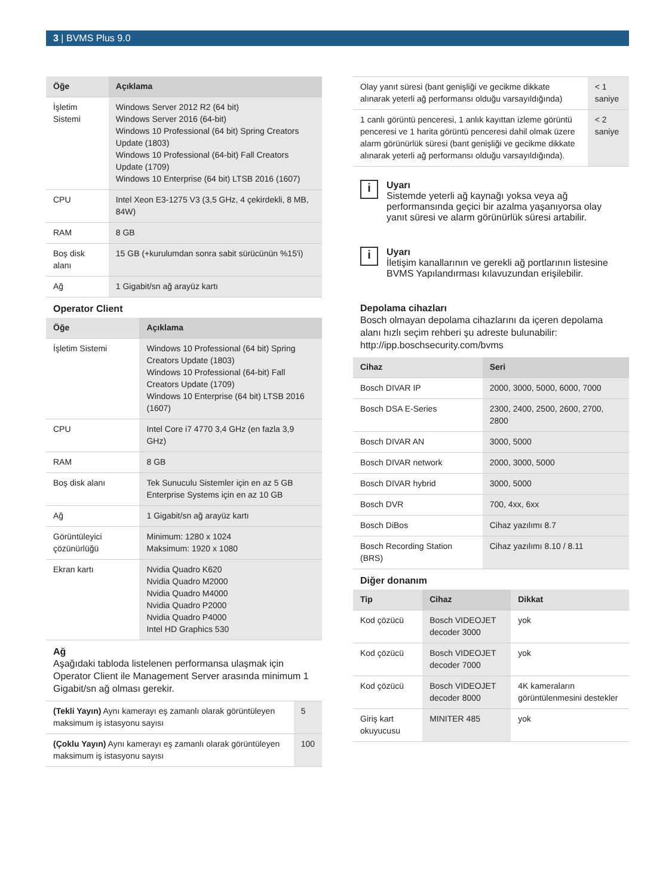3 | BVMS Plus 9.0
| Öğe | Açıklama |
| --- | --- |
| İşletim Sistemi | Windows Server 2012 R2 (64 bit) Windows Server 2016 (64-bit) Windows 10 Professional (64 bit) Spring Creators Update (1803) Windows 10 Professional (64-bit) Fall Creators Update (1709) Windows 10 Enterprise (64 bit) LTSB 2016 (1607) |
| CPU | Intel Xeon E3-1275 V3 (3,5 GHz, 4 çekirdekli, 8 MB, 84W) |
| RAM | 8 GB |
| Boş disk alanı | 15 GB (+kurulumdan sonra sabit sürücünün %15'i) |
| Ağ | 1 Gigabit/sn ağ arayüz kartı |
Operator Client
| Öğe | Açıklama |
| --- | --- |
| İşletim Sistemi | Windows 10 Professional (64 bit) Spring Creators Update (1803) Windows 10 Professional (64-bit) Fall Creators Update (1709) Windows 10 Enterprise (64 bit) LTSB 2016 (1607) |
| CPU | Intel Core i7 4770 3,4 GHz (en fazla 3,9 GHz) |
| RAM | 8 GB |
| Boş disk alanı | Tek Sunuculu Sistemler için en az 5 GB Enterprise Systems için en az 10 GB |
| Ağ | 1 Gigabit/sn ağ arayüz kartı |
| Görüntüleyici çözünürlüğü | Minimum: 1280 x 1024 Maksimum: 1920 x 1080 |
| Ekran kartı | Nvidia Quadro K620 Nvidia Quadro M2000 Nvidia Quadro M4000 Nvidia Quadro P2000 Nvidia Quadro P4000 Intel HD Graphics 530 |
Ağ
Aşağıdaki tabloda listelenen performansa ulaşmak için Operator Client ile Management Server arasında minimum 1 Gigabit/sn ağ olması gerekir.
| (Tekli Yayın) Aynı kamerayı eş zamanlı olarak görüntüleyen maksimum iş istasyonu sayısı | 5 |
| (Çoklu Yayın) Aynı kamerayı eş zamanlı olarak görüntüleyen maksimum iş istasyonu sayısı | 100 |
| Olay yanıt süresi (bant genişliği ve gecikme dikkate alınarak yeterli ağ performansı olduğu varsayıldığında) | < 1 saniye |
| 1 canlı görüntü penceresi, 1 anlık kayıttan izleme görüntü penceresi ve 1 harita görüntü penceresi dahil olmak üzere alarm görünürlük süresi (bant genişliği ve gecikme dikkate alınarak yeterli ağ performansı olduğu varsayıldığında). | < 2 saniye |
i
Uyarı
Sistemde yeterli ağ kaynağı yoksa veya ağ performansında geçici bir azalma yaşanıyorsa olay yanıt süresi ve alarm görünürlük süresi artabilir.
i
Uyarı
İletişim kanallarının ve gerekli ağ portlarının listesine BVMS Yapılandırması kılavuzundan erişilebilir.
Depolama cihazları
Bosch olmayan depolama cihazlarını da içeren depolama alanı hızlı seçim rehberi şu adreste bulunabilir:
http://ipp.boschsecurity.com/bvms
| Cihaz | Seri |
| --- | --- |
| Bosch DIVAR IP | 2000, 3000, 5000, 6000, 7000 |
| Bosch DSA E-Series | 2300, 2400, 2500, 2600, 2700, 2800 |
| Bosch DIVAR AN | 3000, 5000 |
| Bosch DIVAR network | 2000, 3000, 5000 |
| Bosch DIVAR hybrid | 3000, 5000 |
| Bosch DVR | 700, 4xx, 6xx |
| Bosch DiBos | Cihaz yazılımı 8.7 |
| Bosch Recording Station (BRS) | Cihaz yazılımı 8.10 / 8.11 |
Diğer donanım
| Tip | Cihaz | Dikkat |
| --- | --- | --- |
| Kod çözücü | Bosch VIDEOJET decoder 3000 | yok |
| Kod çözücü | Bosch VIDEOJET decoder 7000 | yok |
| Kod çözücü | Bosch VIDEOJET decoder 8000 | 4K kameraların görüntülenmesini destekler |
| Giriş kart okuyucusu | MINITER 485 | yok |